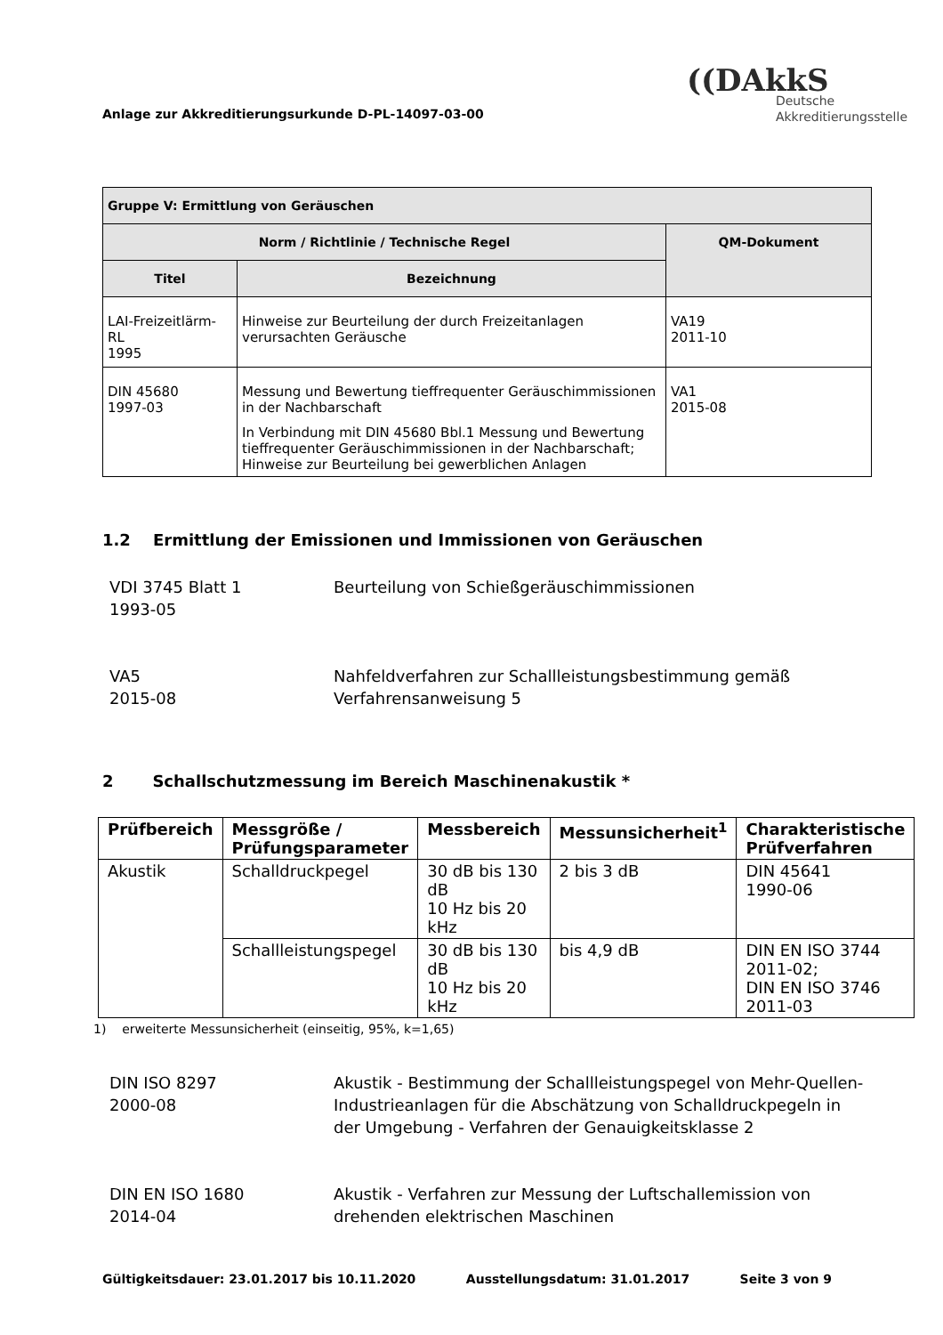Anlage zur Akkreditierungsurkunde D-PL-14097-03-00
((DAkkS
Deutsche
Akkreditierungsstelle
| Gruppe V: Ermittlung von Geräuschen | | |
| --- | --- | --- |
| Norm / Richtlinie / Technische Regel | | QM-Dokument |
| Titel | Bezeichnung | |
| LAI-Freizeitlärm-RL 1995 | Hinweise zur Beurteilung der durch Freizeitanlagen verursachten Geräusche | VA19 2011-10 |
| DIN 45680 1997-03 | Messung und Bewertung tieffrequenter Geräuschimmissionen in der Nachbarschaft In Verbindung mit DIN 45680 Bbl.1 Messung und Bewertung tieffrequenter Geräuschimmissionen in der Nachbarschaft; Hinweise zur Beurteilung bei gewerblichen Anlagen | VA1 2015-08 |
1.2 Ermittlung der Emissionen und Immissionen von Geräuschen
VDI 3745 Blatt 1
1993-05
Beurteilung von Schießgeräuschimmissionen
VA5
2015-08
Nahfeldverfahren zur Schallleistungsbestimmung gemäß Verfahrensanweisung 5
2 Schallschutzmessung im Bereich Maschinenakustik *
| Prüfbereich | Messgröße / Prüfungsparameter | Messbereich | Messunsicherheit<sup>1</sup> | Charakteristische Prüfverfahren |
| --- | --- | --- | --- | --- |
| Akustik | Schalldruckpegel | 30 dB bis 130 dB 10 Hz bis 20 kHz | 2 bis 3 dB | DIN 45641 1990-06 |
| | Schallleistungspegel | 30 dB bis 130 dB 10 Hz bis 20 kHz | bis 4,9 dB | DIN EN ISO 3744 2011-02; DIN EN ISO 3746 2011-03 |
1) erweiterte Messunsicherheit (einseitig, 95%, k=1,65)
DIN ISO 8297
2000-08
Akustik - Bestimmung der Schallleistungspegel von Mehr-Quellen-Industrieanlagen für die Abschätzung von Schalldruckpegeln in der Umgebung - Verfahren der Genauigkeitsklasse 2
DIN EN ISO 1680
2014-04
Akustik - Verfahren zur Messung der Luftschallemission von drehenden elektrischen Maschinen
Gültigkeitsdauer: 23.01.2017 bis 10.11.2020 Ausstellungsdatum: 31.01.2017 Seite 3 von 9